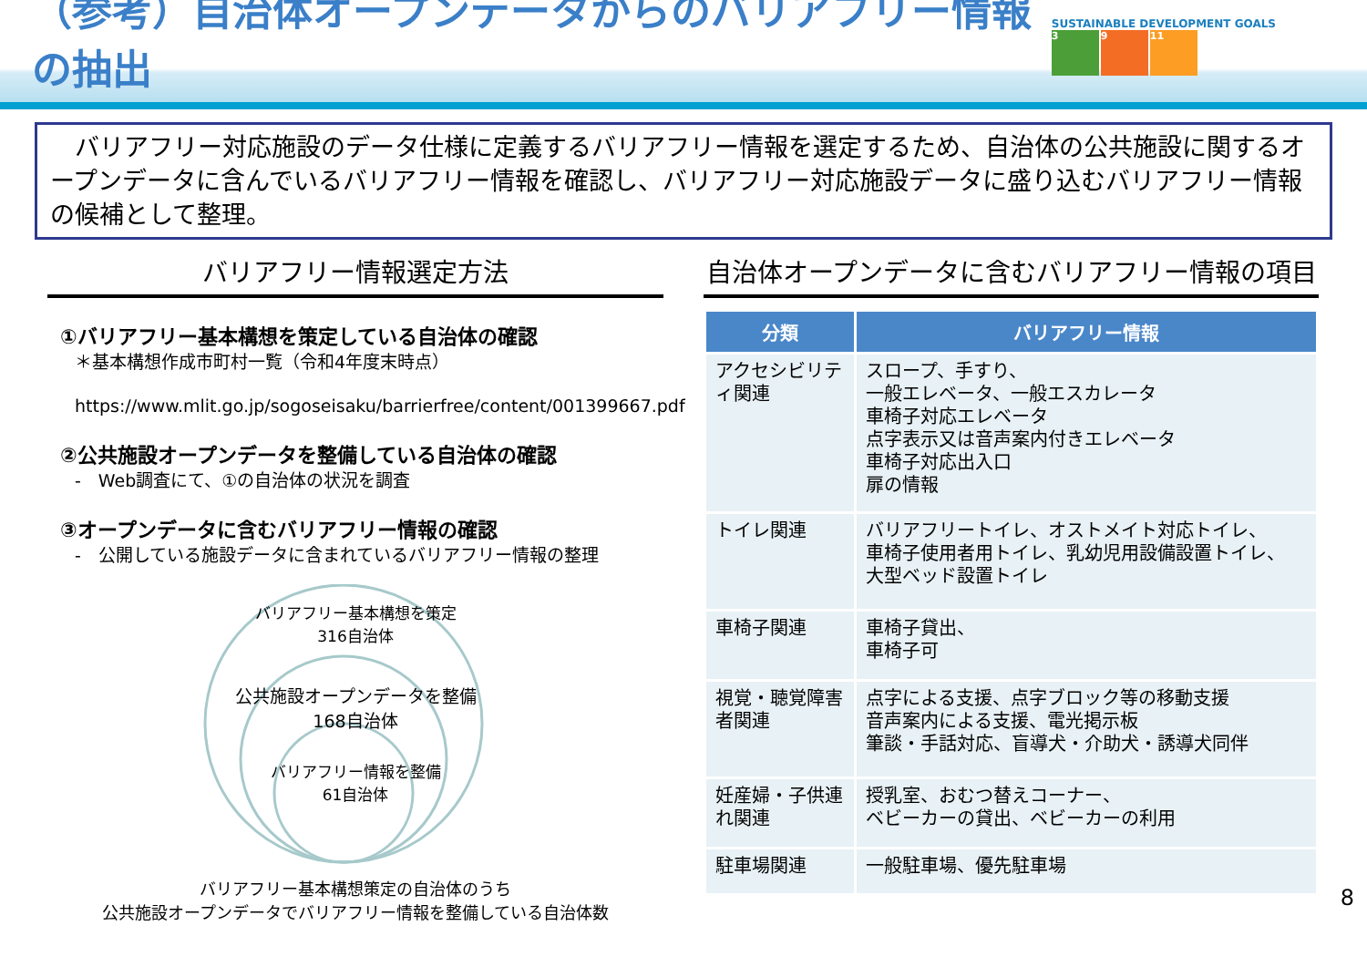（参考）自治体オープンデータからのバリアフリー情報の抽出
SUSTAINABLE DEVELOPMENT GOALS
3 9 11
　バリアフリー対応施設のデータ仕様に定義するバリアフリー情報を選定するため、自治体の公共施設に関するオープンデータに含んでいるバリアフリー情報を確認し、バリアフリー対応施設データに盛り込むバリアフリー情報の候補として整理。
バリアフリー情報選定方法
①バリアフリー基本構想を策定している自治体の確認
＊基本構想作成市町村一覧（令和4年度末時点）
　https://www.mlit.go.jp/sogoseisaku/barrierfree/content/001399667.pdf
②公共施設オープンデータを整備している自治体の確認
-　Web調査にて、①の自治体の状況を調査
③オープンデータに含むバリアフリー情報の確認
-　公開している施設データに含まれているバリアフリー情報の整理
バリアフリー基本構想を策定
316自治体
公共施設オープンデータを整備
168自治体
バリアフリー情報を整備
61自治体
バリアフリー基本構想策定の自治体のうち
公共施設オープンデータでバリアフリー情報を整備している自治体数
自治体オープンデータに含むバリアフリー情報の項目
| 分類 | バリアフリー情報 |
| --- | --- |
| アクセシビリティ関連 | スロープ、手すり、 一般エレベータ、一般エスカレータ 車椅子対応エレベータ 点字表示又は音声案内付きエレベータ 車椅子対応出入口 扉の情報 |
| トイレ関連 | バリアフリートイレ、オストメイト対応トイレ、 車椅子使用者用トイレ、乳幼児用設備設置トイレ、 大型ベッド設置トイレ |
| 車椅子関連 | 車椅子貸出、 車椅子可 |
| 視覚・聴覚障害者関連 | 点字による支援、点字ブロック等の移動支援 音声案内による支援、電光掲示板 筆談・手話対応、盲導犬・介助犬・誘導犬同伴 |
| 妊産婦・子供連れ関連 | 授乳室、おむつ替えコーナー、 ベビーカーの貸出、ベビーカーの利用 |
| 駐車場関連 | 一般駐車場、優先駐車場 |
8